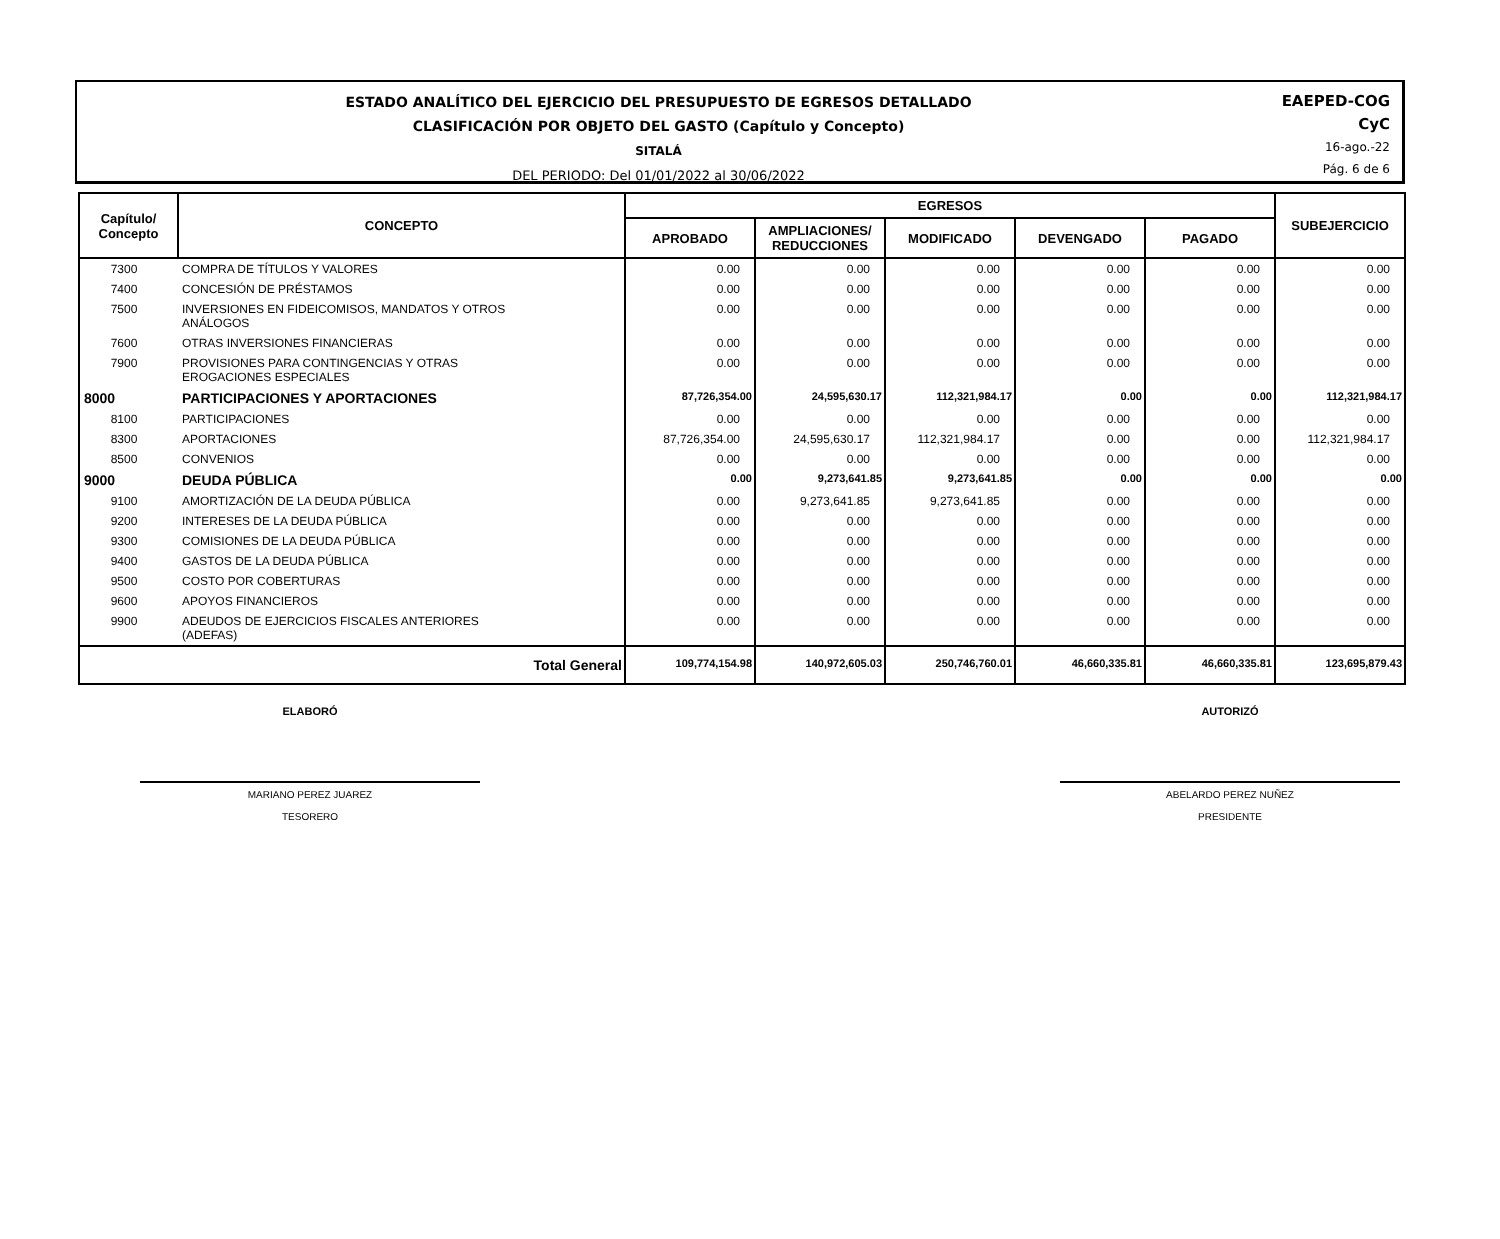ESTADO ANALÍTICO DEL EJERCICIO DEL PRESUPUESTO DE EGRESOS DETALLADO
CLASIFICACIÓN POR OBJETO DEL GASTO (Capítulo y Concepto)
SITALÁ
DEL PERIODO: Del 01/01/2022 al 30/06/2022
EAEPED-COG
CyC
16-ago.-22
Pág. 6 de 6
| Capítulo/ Concepto | CONCEPTO | EGRESOS | | | | | SUBEJERCICIO |
| --- | --- | --- | --- | --- | --- | --- | --- |
| | | APROBADO | AMPLIACIONES/ REDUCCIONES | MODIFICADO | DEVENGADO | PAGADO | |
| 7300 | COMPRA DE TÍTULOS Y VALORES | 0.00 | 0.00 | 0.00 | 0.00 | 0.00 | 0.00 |
| 7400 | CONCESIÓN DE PRÉSTAMOS | 0.00 | 0.00 | 0.00 | 0.00 | 0.00 | 0.00 |
| 7500 | INVERSIONES EN FIDEICOMISOS, MANDATOS Y OTROS ANÁLOGOS | 0.00 | 0.00 | 0.00 | 0.00 | 0.00 | 0.00 |
| 7600 | OTRAS INVERSIONES FINANCIERAS | 0.00 | 0.00 | 0.00 | 0.00 | 0.00 | 0.00 |
| 7900 | PROVISIONES PARA CONTINGENCIAS Y OTRAS EROGACIONES ESPECIALES | 0.00 | 0.00 | 0.00 | 0.00 | 0.00 | 0.00 |
| 8000 | PARTICIPACIONES Y APORTACIONES | 87,726,354.00 | 24,595,630.17 | 112,321,984.17 | 0.00 | 0.00 | 112,321,984.17 |
| 8100 | PARTICIPACIONES | 0.00 | 0.00 | 0.00 | 0.00 | 0.00 | 0.00 |
| 8300 | APORTACIONES | 87,726,354.00 | 24,595,630.17 | 112,321,984.17 | 0.00 | 0.00 | 112,321,984.17 |
| 8500 | CONVENIOS | 0.00 | 0.00 | 0.00 | 0.00 | 0.00 | 0.00 |
| 9000 | DEUDA PÚBLICA | 0.00 | 9,273,641.85 | 9,273,641.85 | 0.00 | 0.00 | 0.00 |
| 9100 | AMORTIZACIÓN DE LA DEUDA PÚBLICA | 0.00 | 9,273,641.85 | 9,273,641.85 | 0.00 | 0.00 | 0.00 |
| 9200 | INTERESES DE LA DEUDA PÚBLICA | 0.00 | 0.00 | 0.00 | 0.00 | 0.00 | 0.00 |
| 9300 | COMISIONES DE LA DEUDA PÚBLICA | 0.00 | 0.00 | 0.00 | 0.00 | 0.00 | 0.00 |
| 9400 | GASTOS DE LA DEUDA PÚBLICA | 0.00 | 0.00 | 0.00 | 0.00 | 0.00 | 0.00 |
| 9500 | COSTO POR COBERTURAS | 0.00 | 0.00 | 0.00 | 0.00 | 0.00 | 0.00 |
| 9600 | APOYOS FINANCIEROS | 0.00 | 0.00 | 0.00 | 0.00 | 0.00 | 0.00 |
| 9900 | ADEUDOS DE EJERCICIOS FISCALES ANTERIORES (ADEFAS) | 0.00 | 0.00 | 0.00 | 0.00 | 0.00 | 0.00 |
| | Total General | 109,774,154.98 | 140,972,605.03 | 250,746,760.01 | 46,660,335.81 | 46,660,335.81 | 123,695,879.43 |
ELABORÓ
MARIANO PEREZ JUAREZ
TESORERO
AUTORIZÓ
ABELARDO PEREZ NUÑEZ
PRESIDENTE